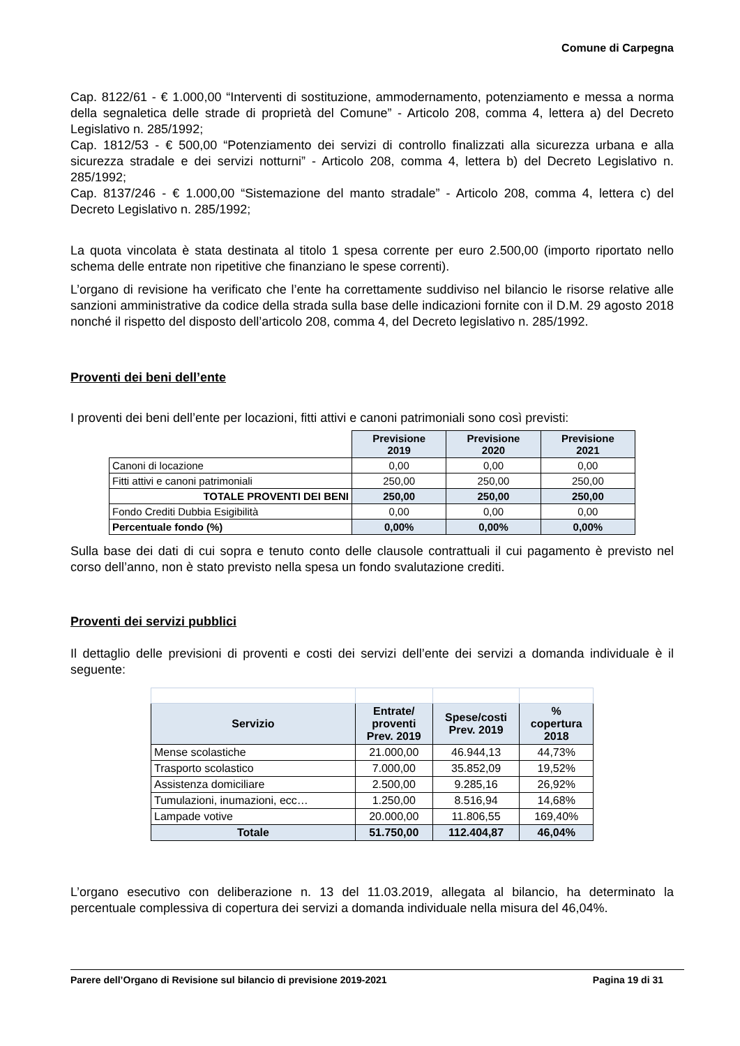Comune di Carpegna
Cap. 8122/61 - € 1.000,00 “Interventi di sostituzione, ammodernamento, potenziamento e messa a norma della segnaletica delle strade di proprietà del Comune” - Articolo 208, comma 4, lettera a) del Decreto Legislativo n. 285/1992;
Cap. 1812/53 - € 500,00 “Potenziamento dei servizi di controllo finalizzati alla sicurezza urbana e alla sicurezza stradale e dei servizi notturni” - Articolo 208, comma 4, lettera b) del Decreto Legislativo n. 285/1992;
Cap. 8137/246 - € 1.000,00 “Sistemazione del manto stradale” - Articolo 208, comma 4, lettera c) del Decreto Legislativo n. 285/1992;
La quota vincolata è stata destinata al titolo 1 spesa corrente per euro 2.500,00 (importo riportato nello schema delle entrate non ripetitive che finanziano le spese correnti).
L’organo di revisione ha verificato che l’ente ha correttamente suddiviso nel bilancio le risorse relative alle sanzioni amministrative da codice della strada sulla base delle indicazioni fornite con il D.M. 29 agosto 2018 nonché il rispetto del disposto dell’articolo 208, comma 4, del Decreto legislativo n. 285/1992.
Proventi dei beni dell’ente
I proventi dei beni dell’ente per locazioni, fitti attivi e canoni patrimoniali sono così previsti:
| | Previsione 2019 | Previsione 2020 | Previsione 2021 |
| --- | --- | --- | --- |
| Canoni di locazione | 0,00 | 0,00 | 0,00 |
| Fitti attivi e canoni patrimoniali | 250,00 | 250,00 | 250,00 |
| TOTALE PROVENTI DEI BENI | 250,00 | 250,00 | 250,00 |
| Fondo Crediti Dubbia Esigibilità | 0,00 | 0,00 | 0,00 |
| Percentuale fondo (%) | 0,00% | 0,00% | 0,00% |
Sulla base dei dati di cui sopra e tenuto conto delle clausole contrattuali il cui pagamento è previsto nel corso dell’anno, non è stato previsto nella spesa un fondo svalutazione crediti.
Proventi dei servizi pubblici
Il dettaglio delle previsioni di proventi e costi dei servizi dell’ente dei servizi a domanda individuale è il seguente:
| Servizio | Entrate/ proventi Prev. 2019 | Spese/costi Prev. 2019 | % copertura 2018 |
| --- | --- | --- | --- |
| Mense scolastiche | 21.000,00 | 46.944,13 | 44,73% |
| Trasporto scolastico | 7.000,00 | 35.852,09 | 19,52% |
| Assistenza domiciliare | 2.500,00 | 9.285,16 | 26,92% |
| Tumulazioni, inumazioni, ecc… | 1.250,00 | 8.516,94 | 14,68% |
| Lampade votive | 20.000,00 | 11.806,55 | 169,40% |
| Totale | 51.750,00 | 112.404,87 | 46,04% |
L’organo esecutivo con deliberazione n. 13 del 11.03.2019, allegata al bilancio, ha determinato la percentuale complessiva di copertura dei servizi a domanda individuale nella misura del 46,04%.
Parere dell’Organo di Revisione sul bilancio di previsione 2019-2021 Pagina 19 di 31